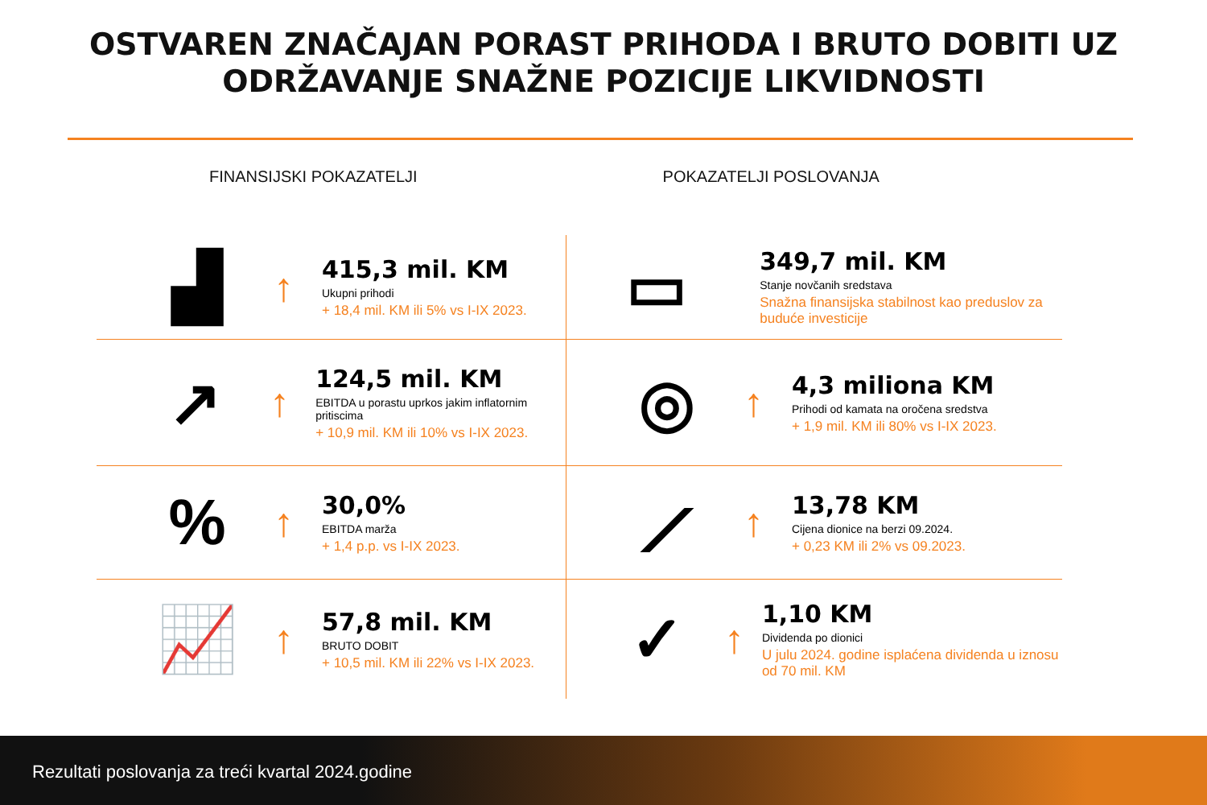OSTVAREN ZNAČAJAN PORAST PRIHODA I BRUTO DOBITI UZ
ODRŽAVANJE SNAŽNE POZICIJE LIKVIDNOSTI
FINANSIJSKI POKAZATELJI POKAZATELJI POSLOVANJA
▟
↑
415,3 mil. KM
Ukupni prihodi
+ 18,4 mil. KM ili 5% vs I-IX 2023.
▭
349,7 mil. KM
Stanje novčanih sredstava
Snažna finansijska stabilnost kao preduslov za buduće investicije
↗
↑
124,5 mil. KM
EBITDA u porastu uprkos jakim inflatornim pritiscima
+ 10,9 mil. KM ili 10% vs I-IX 2023.
◎
↑
4,3 miliona KM
Prihodi od kamata na oročena sredstva
+ 1,9 mil. KM ili 80% vs I-IX 2023.
%
↑
30,0%
EBITDA marža
+ 1,4 p.p. vs I-IX 2023.
⟋
↑
13,78 KM
Cijena dionice na berzi 09.2024.
+ 0,23 KM ili 2% vs 09.2023.
📈
↑
57,8 mil. KM
BRUTO DOBIT
+ 10,5 mil. KM ili 22% vs I-IX 2023.
✓
↑
1,10 KM
Dividenda po dionici
U julu 2024. godine isplaćena dividenda u iznosu od 70 mil. KM
Rezultati poslovanja za treći kvartal 2024.godine